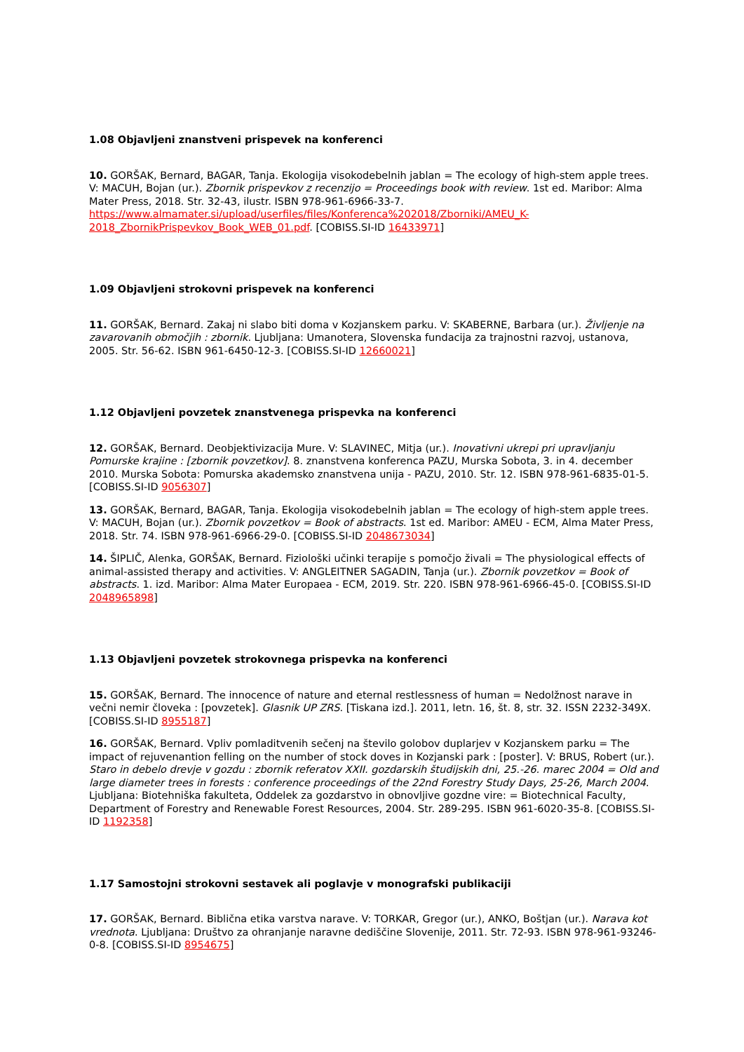1.08 Objavljeni znanstveni prispevek na konferenci
10. GORŠAK, Bernard, BAGAR, Tanja. Ekologija visokodebelnih jablan = The ecology of high-stem apple trees. V: MACUH, Bojan (ur.). Zbornik prispevkov z recenzijo = Proceedings book with review. 1st ed. Maribor: Alma Mater Press, 2018. Str. 32-43, ilustr. ISBN 978-961-6966-33-7. https://www.almamater.si/upload/userfiles/files/Konferenca%202018/Zborniki/AMEU_K-2018_ZbornikPrispevkov_Book_WEB_01.pdf. [COBISS.SI-ID 16433971]
1.09 Objavljeni strokovni prispevek na konferenci
11. GORŠAK, Bernard. Zakaj ni slabo biti doma v Kozjanskem parku. V: SKABERNE, Barbara (ur.). Življenje na zavarovanih območjih : zbornik. Ljubljana: Umanotera, Slovenska fundacija za trajnostni razvoj, ustanova, 2005. Str. 56-62. ISBN 961-6450-12-3. [COBISS.SI-ID 12660021]
1.12 Objavljeni povzetek znanstvenega prispevka na konferenci
12. GORŠAK, Bernard. Deobjektivizacija Mure. V: SLAVINEC, Mitja (ur.). Inovativni ukrepi pri upravljanju Pomurske krajine : [zbornik povzetkov]. 8. znanstvena konferenca PAZU, Murska Sobota, 3. in 4. december 2010. Murska Sobota: Pomurska akademsko znanstvena unija - PAZU, 2010. Str. 12. ISBN 978-961-6835-01-5. [COBISS.SI-ID 9056307]
13. GORŠAK, Bernard, BAGAR, Tanja. Ekologija visokodebelnih jablan = The ecology of high-stem apple trees. V: MACUH, Bojan (ur.). Zbornik povzetkov = Book of abstracts. 1st ed. Maribor: AMEU - ECM, Alma Mater Press, 2018. Str. 74. ISBN 978-961-6966-29-0. [COBISS.SI-ID 2048673034]
14. ŠIPLIČ, Alenka, GORŠAK, Bernard. Fiziološki učinki terapije s pomočjo živali = The physiological effects of animal-assisted therapy and activities. V: ANGLEITNER SAGADIN, Tanja (ur.). Zbornik povzetkov = Book of abstracts. 1. izd. Maribor: Alma Mater Europaea - ECM, 2019. Str. 220. ISBN 978-961-6966-45-0. [COBISS.SI-ID 2048965898]
1.13 Objavljeni povzetek strokovnega prispevka na konferenci
15. GORŠAK, Bernard. The innocence of nature and eternal restlessness of human = Nedolžnost narave in večni nemir človeka : [povzetek]. Glasnik UP ZRS. [Tiskana izd.]. 2011, letn. 16, št. 8, str. 32. ISSN 2232-349X. [COBISS.SI-ID 8955187]
16. GORŠAK, Bernard. Vpliv pomladitvenih sečenj na število golobov duplarjev v Kozjanskem parku = The impact of rejuvenantion felling on the number of stock doves in Kozjanski park : [poster]. V: BRUS, Robert (ur.). Staro in debelo drevje v gozdu : zbornik referatov XXII. gozdarskih študijskih dni, 25.-26. marec 2004 = Old and large diameter trees in forests : conference proceedings of the 22nd Forestry Study Days, 25-26, March 2004. Ljubljana: Biotehniška fakulteta, Oddelek za gozdarstvo in obnovljive gozdne vire: = Biotechnical Faculty, Department of Forestry and Renewable Forest Resources, 2004. Str. 289-295. ISBN 961-6020-35-8. [COBISS.SI-ID 1192358]
1.17 Samostojni strokovni sestavek ali poglavje v monografski publikaciji
17. GORŠAK, Bernard. Biblična etika varstva narave. V: TORKAR, Gregor (ur.), ANKO, Boštjan (ur.). Narava kot vrednota. Ljubljana: Društvo za ohranjanje naravne dediščine Slovenije, 2011. Str. 72-93. ISBN 978-961-93246-0-8. [COBISS.SI-ID 8954675]